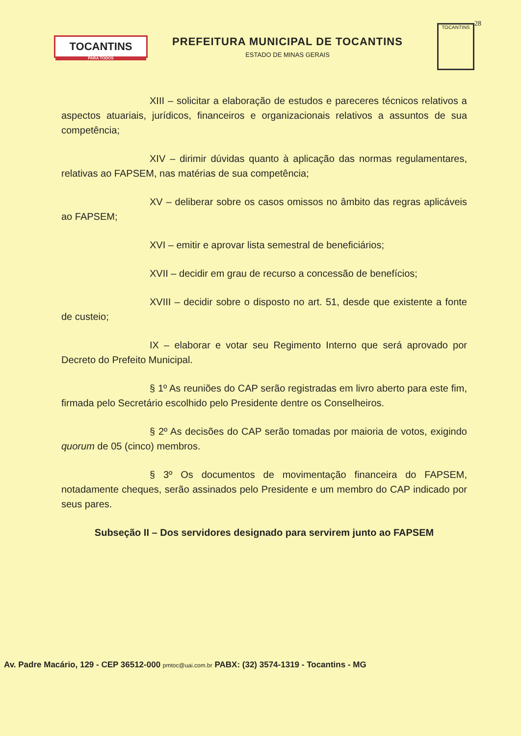TOCANTINS
PARA TODOS
PREFEITURA MUNICIPAL DE TOCANTINS
ESTADO DE MINAS GERAIS
TOCANTINS
28
XIII – solicitar a elaboração de estudos e pareceres técnicos relativos a aspectos atuariais, jurídicos, financeiros e organizacionais relativos a assuntos de sua competência;
XIV – dirimir dúvidas quanto à aplicação das normas regulamentares, relativas ao FAPSEM, nas matérias de sua competência;
XV – deliberar sobre os casos omissos no âmbito das regras aplicáveis ao FAPSEM;
XVI – emitir e aprovar lista semestral de beneficiários;
XVII – decidir em grau de recurso a concessão de benefícios;
XVIII – decidir sobre o disposto no art. 51, desde que existente a fonte de custeio;
IX – elaborar e votar seu Regimento Interno que será aprovado por Decreto do Prefeito Municipal.
§ 1º As reuniões do CAP serão registradas em livro aberto para este fim, firmada pelo Secretário escolhido pelo Presidente dentre os Conselheiros.
§ 2º As decisões do CAP serão tomadas por maioria de votos, exigindo quorum de 05 (cinco) membros.
§ 3º Os documentos de movimentação financeira do FAPSEM, notadamente cheques, serão assinados pelo Presidente e um membro do CAP indicado por seus pares.
Subseção II – Dos servidores designado para servirem junto ao FAPSEM
Av. Padre Macário, 129 - CEP 36512-000 pmtoc@uai.com.br PABX: (32) 3574-1319 - Tocantins - MG